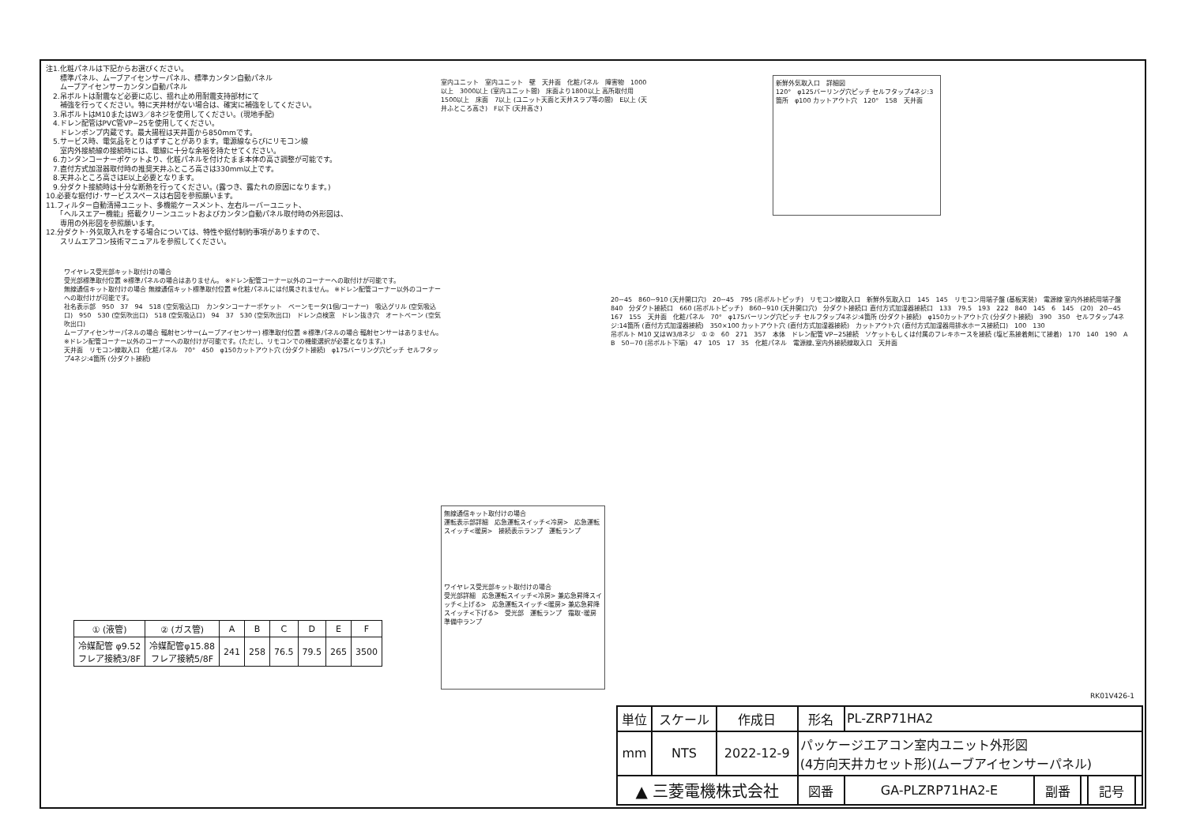注1.化粧パネルは下記からお選びください。
　　標準パネル、ムーブアイセンサーパネル、標準カンタン自動パネル
　　ムーブアイセンサーカンタン自動パネル
　2.吊ボルトは耐震など必要に応じ、揺れ止め用耐震支持部材にて
　　補強を行ってください。特に天井材がない場合は、確実に補強をしてください。
　3.吊ボルトはM10またはW3／8ネジを使用してください。(現地手配)
　4.ドレン配管はPVC管VP−25を使用してください。
　　ドレンポンプ内蔵です。最大揚程は天井面から850mmです。
　5.サービス時、電気品をとりはずすことがあります。電源線ならびにリモコン線
　　室内外接続線の接続時には、電線に十分な余裕を持たせてください。
　6.カンタンコーナーポケットより、化粧パネルを付けたまま本体の高さ調整が可能です。
　7.直付方式加湿器取付時の推奨天井ふところ高さは330mm以上です。
　8.天井ふところ高さはE以上必要となります。
　9.分ダクト接続時は十分な断熱を行ってください。(露つき、露たれの原因になります。)
10.必要な据付け･サービススペースは右図を参照願います。
11.フィルター自動清掃ユニット、多機能ケースメント、左右ルーバーユニット、
　　「ヘルスエアー機能」搭載クリーンユニットおよびカンタン自動パネル取付時の外形図は、
　　専用の外形図を参照願います。
12.分ダクト･外気取入れをする場合については、特性や据付制約事項がありますので、
　　スリムエアコン技術マニュアルを参照してください。
室内ユニット　室内ユニット　壁　天井面　化粧パネル　障害物　1000以上　3000以上 (室内ユニット間)　床面より1800以上 高所取付用　1500以上　床面　7以上 (ユニット天面と天井スラブ等の間)　E以上 (天井ふところ高さ)　F以下 (天井高さ)
新鮮外気取入口　詳細図
120°　φ125バーリング穴ピッチ セルフタップ4ネジ:3箇所　φ100 カットアウト穴　120°　158　天井面
ワイヤレス受光部キット取付けの場合
受光部標準取付位置 ※標準パネルの場合はありません。 ※ドレン配管コーナー以外のコーナーへの取付けが可能です。
無線通信キット取付けの場合 無線通信キット標準取付位置 ※化粧パネルには付属されません。 ※ドレン配管コーナー以外のコーナーへの取付けが可能です。
社名表示部　950　37　94　518 (空気吸込口)　カンタンコーナーポケット　ベーンモータ(1個/コーナー)　吸込グリル (空気吸込口)　950　530 (空気吹出口)　518 (空気吸込口)　94　37　530 (空気吹出口)　ドレン点検窓　ドレン抜き穴　オートベーン (空気吹出口)
ムーブアイセンサーパネルの場合 輻射センサー(ムーブアイセンサー) 標準取付位置 ※標準パネルの場合 輻射センサーはありません。 ※ドレン配管コーナー以外のコーナーへの取付けが可能です。(ただし、リモコンでの機能選択が必要となります。)
天井面　リモコン線取入口　化粧パネル　70°　450　φ150カットアウト穴 (分ダクト接続)　φ175バーリング穴ピッチ セルフタップ4ネジ:4箇所 (分ダクト接続)
無線通信キット取付けの場合
運転表示部詳細　応急運転スイッチ<冷房>　応急運転スイッチ<暖房>　接続表示ランプ　運転ランプ
ワイヤレス受光部キット取付けの場合
受光部詳細　応急運転スイッチ<冷房> 兼応急昇降スイッチ<上げる>　応急運転スイッチ<暖房> 兼応急昇降スイッチ<下げる>　受光部　運転ランプ　霜取･暖房準備中ランプ
20~45　860~910 (天井開口穴)　20~45　795 (吊ボルトピッチ)　リモコン線取入口　新鮮外気取入口　145　145　リモコン用端子盤 (基板実装)　電源線 室内外接続用端子盤　840　分ダクト接続口　660 (吊ボルトピッチ)　860~910 (天井開口穴)　分ダクト接続口 直付方式加湿器接続口　133　79.5　193　222　840　145　6　145　(20)　20~45
167　155　天井面　化粧パネル　70°　φ175バーリング穴ピッチ セルフタップ4ネジ:4箇所 (分ダクト接続)　φ150カットアウト穴 (分ダクト接続)　390　350　セルフタップ4ネジ:14箇所 (直付方式加湿器接続)　350×100 カットアウト穴 (直付方式加湿器接続)　カットアウト穴 (直付方式加湿器用排水ホース接続口)　100　130
吊ボルト M10 又はW3/8ネジ　① ②　60　271　357　本体　ドレン配管 VP−25接続　ソケットもしくは付属のフレキホースを接続 (塩ビ系接着剤にて接着)　170　140　190　A　B　50~70 (吊ボルト下端)　47　105　17　35　化粧パネル　電源線､室内外接続線取入口　天井面
| ① (液管) | ② (ガス管) | A | B | C | D | E | F |
| --- | --- | --- | --- | --- | --- | --- | --- |
| 冷媒配管 φ9.52 フレア接続3/8F | 冷媒配管φ15.88 フレア接続5/8F | 241 | 258 | 76.5 | 79.5 | 265 | 3500 |
RK01V426-1
| 単位 | スケール | 作成日 | 形名 | PL-ZRP71HA2 | | | | |
| mm | NTS | 2022-12-9 | パッケージエアコン室内ユニット外形図 (4方向天井カセット形)(ムーブアイセンサーパネル) | | | | | |
| ▲ 三菱電機株式会社 | | | 図番 | GA-PLZRP71HA2-E | 副番 | | 記号 | |